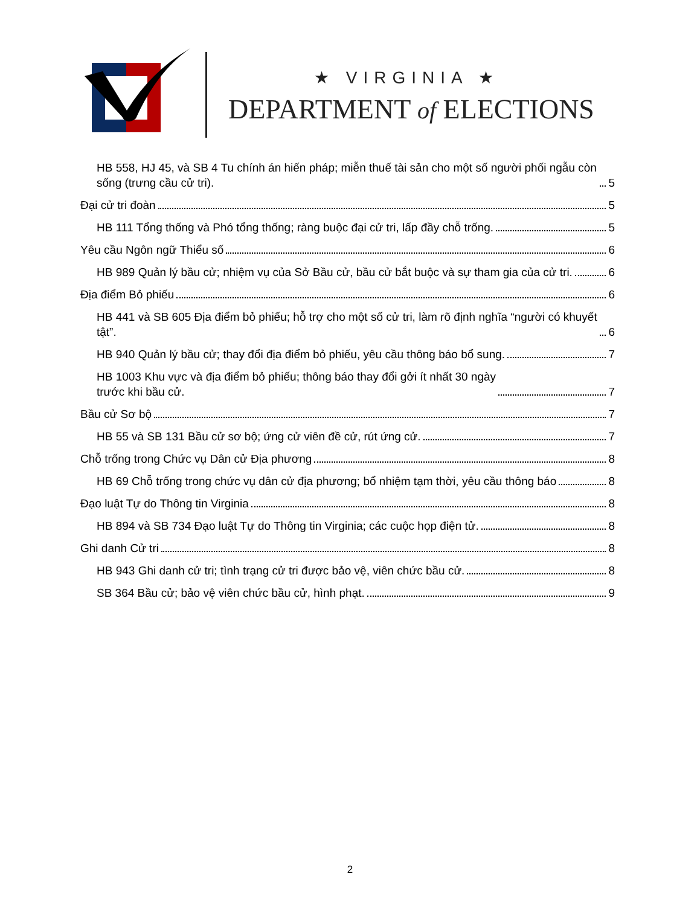★ VIRGINIA ★
DEPARTMENT of ELECTIONS
HB 558, HJ 45, và SB 4 Tu chính án hiến pháp; miễn thuế tài sản cho một số người phối ngẫu còn sống (trưng cầu cử tri). 5
Đại cử tri đoàn 5
HB 111 Tổng thống và Phó tổng thống; ràng buộc đại cử tri, lấp đầy chỗ trống. 5
Yêu cầu Ngôn ngữ Thiểu số 6
HB 989 Quản lý bầu cử; nhiệm vụ của Sở Bầu cử, bầu cử bắt buộc và sự tham gia của cử tri. 6
Địa điểm Bỏ phiếu 6
HB 441 và SB 605 Địa điểm bỏ phiếu; hỗ trợ cho một số cử tri, làm rõ định nghĩa “người có khuyết tật”. 6
HB 940 Quản lý bầu cử; thay đổi địa điểm bỏ phiếu, yêu cầu thông báo bổ sung. 7
HB 1003 Khu vực và địa điểm bỏ phiếu; thông báo thay đổi gởi ít nhất 30 ngày
trước khi bầu cử. 7
Bầu cử Sơ bộ 7
HB 55 và SB 131 Bầu cử sơ bộ; ứng cử viên đề cử, rút ứng cử. 7
Chỗ trống trong Chức vụ Dân cử Địa phương 8
HB 69 Chỗ trống trong chức vụ dân cử địa phương; bổ nhiệm tạm thời, yêu cầu thông báo 8
Đạo luật Tự do Thông tin Virginia 8
HB 894 và SB 734 Đạo luật Tự do Thông tin Virginia; các cuộc họp điện tử. 8
Ghi danh Cử tri 8
HB 943 Ghi danh cử tri; tình trạng cử tri được bảo vệ, viên chức bầu cử. 8
SB 364 Bầu cử; bảo vệ viên chức bầu cử, hình phạt. 9
2